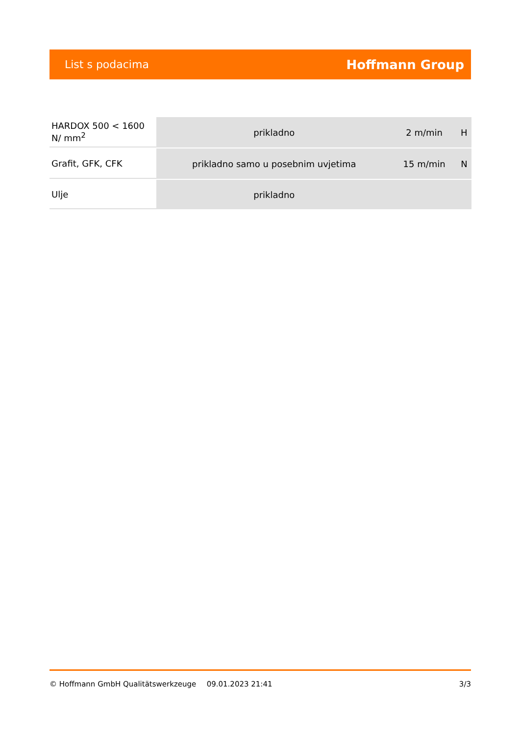List s podacima Hoffmann Group
| HARDOX 500 < 1600 N/ mm<sup>2</sup> | prikladno | 2 m/min | H |
| Grafit, GFK, CFK | prikladno samo u posebnim uvjetima | 15 m/min | N |
| Ulje | prikladno | | |
© Hoffmann GmbH Qualitätswerkzeuge 09.01.2023 21:41 3/3